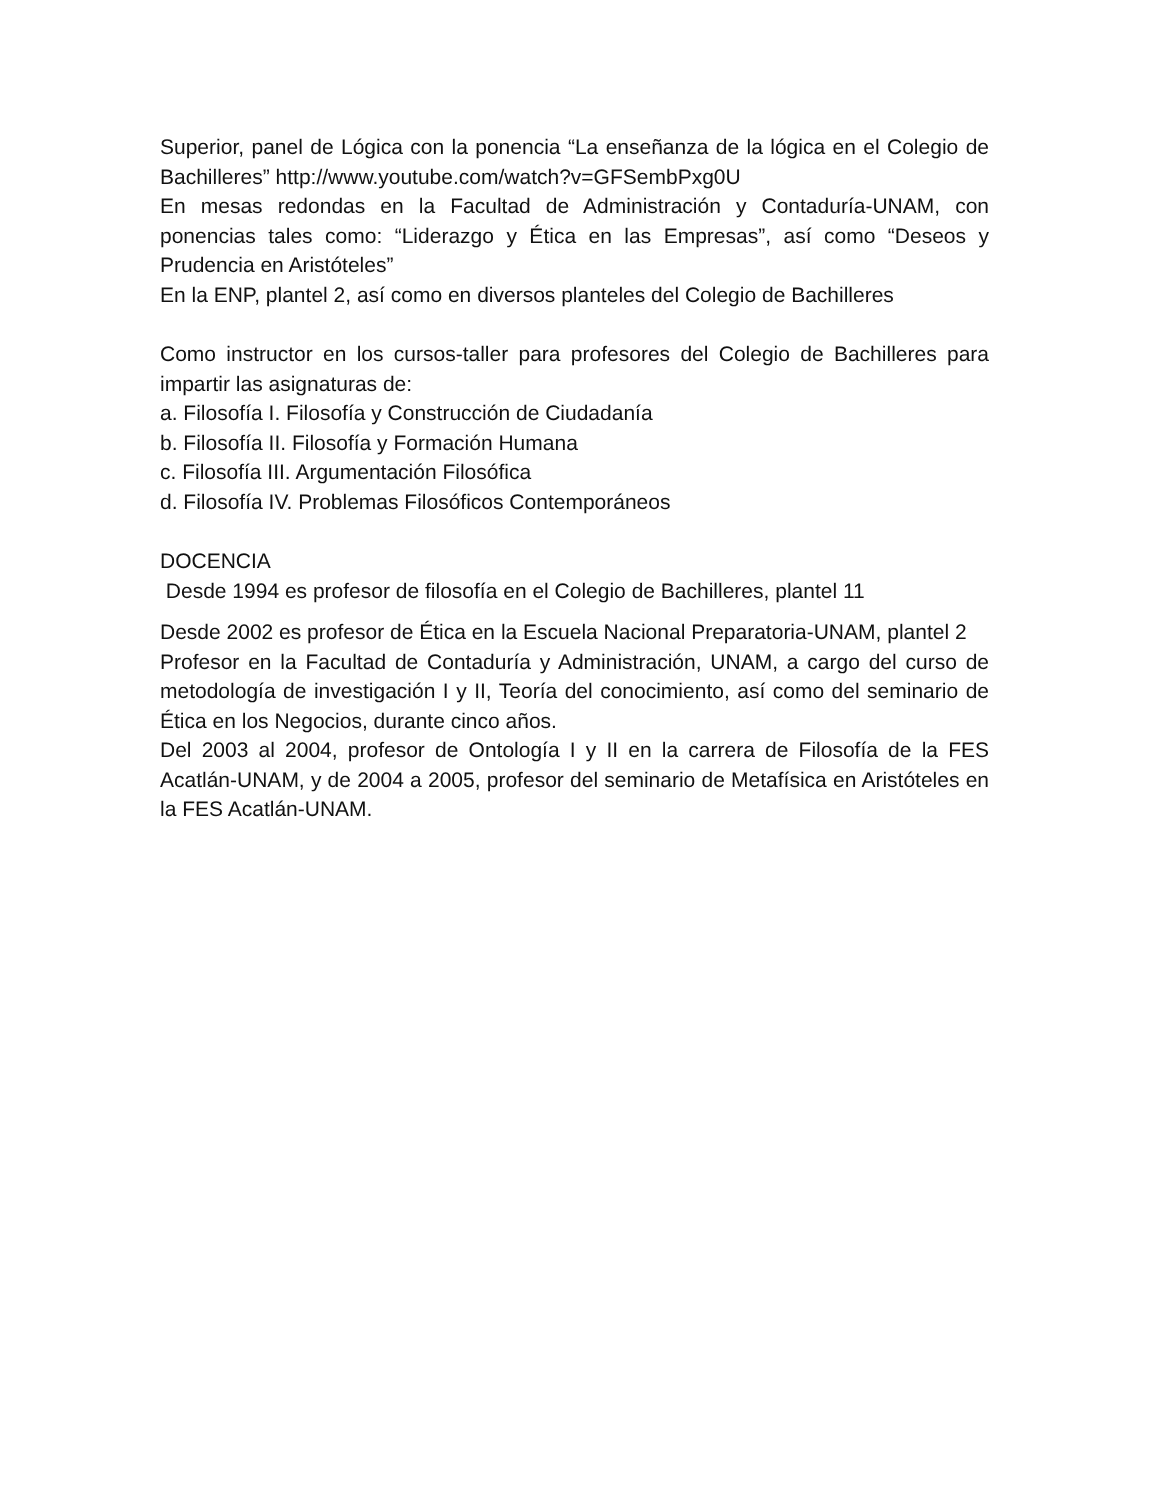Superior, panel de Lógica con la ponencia “La enseñanza de la lógica en el Colegio de Bachilleres” http://www.youtube.com/watch?v=GFSembPxg0U
En mesas redondas en la Facultad de Administración y Contaduría-UNAM, con ponencias tales como: “Liderazgo y Ética en las Empresas”, así como “Deseos y Prudencia en Aristóteles”
En la ENP, plantel 2, así como en diversos planteles del Colegio de Bachilleres
Como instructor en los cursos-taller para profesores del Colegio de Bachilleres para impartir las asignaturas de:
a. Filosofía I. Filosofía y Construcción de Ciudadanía
b. Filosofía II. Filosofía y Formación Humana
c. Filosofía III. Argumentación Filosófica
d. Filosofía IV. Problemas Filosóficos Contemporáneos
DOCENCIA
Desde 1994 es profesor de filosofía en el Colegio de Bachilleres, plantel 11
Desde 2002 es profesor de Ética en la Escuela Nacional Preparatoria-UNAM, plantel 2
Profesor en la Facultad de Contaduría y Administración, UNAM, a cargo del curso de metodología de investigación I y II, Teoría del conocimiento, así como del seminario de Ética en los Negocios, durante cinco años.
Del 2003 al 2004, profesor de Ontología I y II en la carrera de Filosofía de la FES Acatlán-UNAM, y de 2004 a 2005, profesor del seminario de Metafísica en Aristóteles en la FES Acatlán-UNAM.